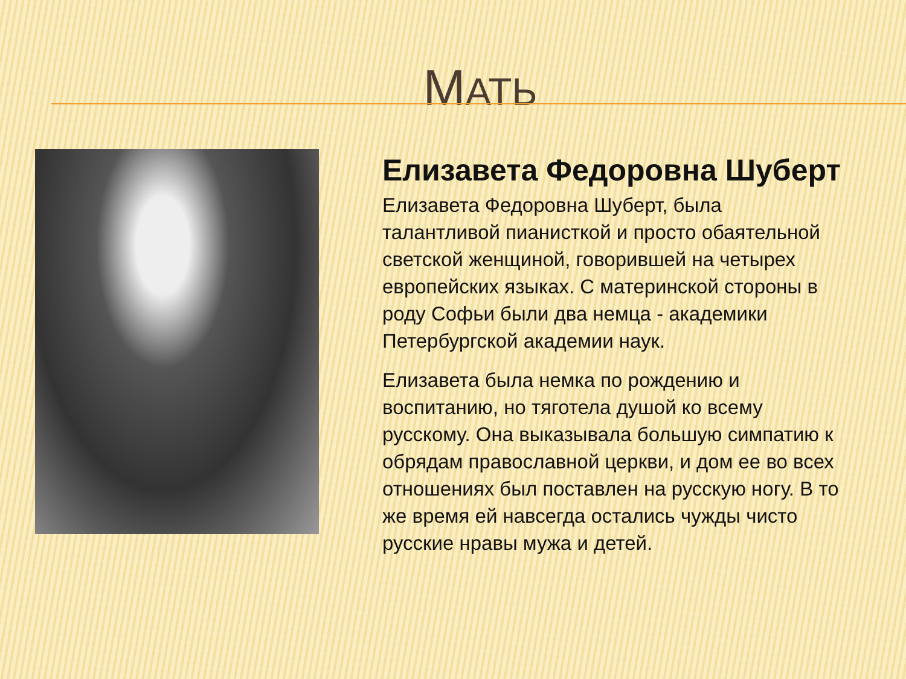МАТЬ
Елизавета Федоровна Шуберт
Елизавета Федоровна Шуберт, была талантливой пианисткой и просто обаятельной светской женщиной, говорившей на четырех европейских языках. С материнской стороны в роду Софьи были два немца - академики Петербургской академии наук.
Елизавета была немка по рождению и воспитанию, но тяготела душой ко всему русскому. Она выказывала большую симпатию к обрядам православной церкви, и дом ее во всех отношениях был поставлен на русскую ногу. В то же время ей навсегда остались чужды чисто русские нравы мужа и детей.